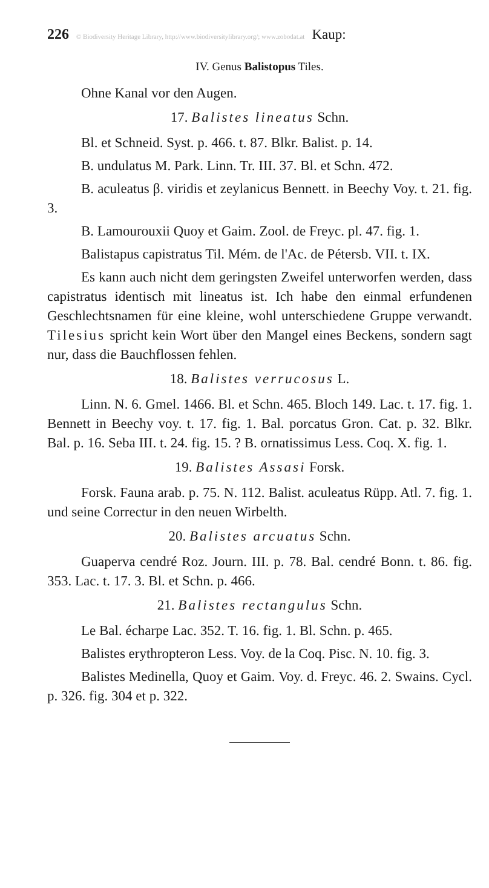226 © Biodiversity Heritage Library, http://www.biodiversitylibrary.org/; www.zobodat.at Kaup:
IV. Genus Balistopus Tiles.
Ohne Kanal vor den Augen.
17. Balistes lineatus Schn.
Bl. et Schneid. Syst. p. 466. t. 87. Blkr. Balist. p. 14.
B. undulatus M. Park. Linn. Tr. III. 37. Bl. et Schn. 472.
B. aculeatus β. viridis et zeylanicus Bennett. in Beechy Voy. t. 21. fig. 3.
B. Lamourouxii Quoy et Gaim. Zool. de Freyc. pl. 47. fig. 1.
Balistapus capistratus Til. Mém. de l'Ac. de Pétersb. VII. t. IX.
Es kann auch nicht dem geringsten Zweifel unterworfen werden, dass capistratus identisch mit lineatus ist. Ich habe den einmal erfundenen Geschlechtsnamen für eine kleine, wohl unterschiedene Gruppe verwandt. Tilesius spricht kein Wort über den Mangel eines Beckens, sondern sagt nur, dass die Bauchflossen fehlen.
18. Balistes verrucosus L.
Linn. N. 6. Gmel. 1466. Bl. et Schn. 465. Bloch 149. Lac. t. 17. fig. 1. Bennett in Beechy voy. t. 17. fig. 1. Bal. porcatus Gron. Cat. p. 32. Blkr. Bal. p. 16. Seba III. t. 24. fig. 15. ? B. ornatissimus Less. Coq. X. fig. 1.
19. Balistes Assasi Forsk.
Forsk. Fauna arab. p. 75. N. 112. Balist. aculeatus Rüpp. Atl. 7. fig. 1. und seine Correctur in den neuen Wirbelth.
20. Balistes arcuatus Schn.
Guaperva cendré Roz. Journ. III. p. 78. Bal. cendré Bonn. t. 86. fig. 353. Lac. t. 17. 3. Bl. et Schn. p. 466.
21. Balistes rectangulus Schn.
Le Bal. écharpe Lac. 352. T. 16. fig. 1. Bl. Schn. p. 465.
Balistes erythropteron Less. Voy. de la Coq. Pisc. N. 10. fig. 3.
Balistes Medinella, Quoy et Gaim. Voy. d. Freyc. 46. 2. Swains. Cycl. p. 326. fig. 304 et p. 322.